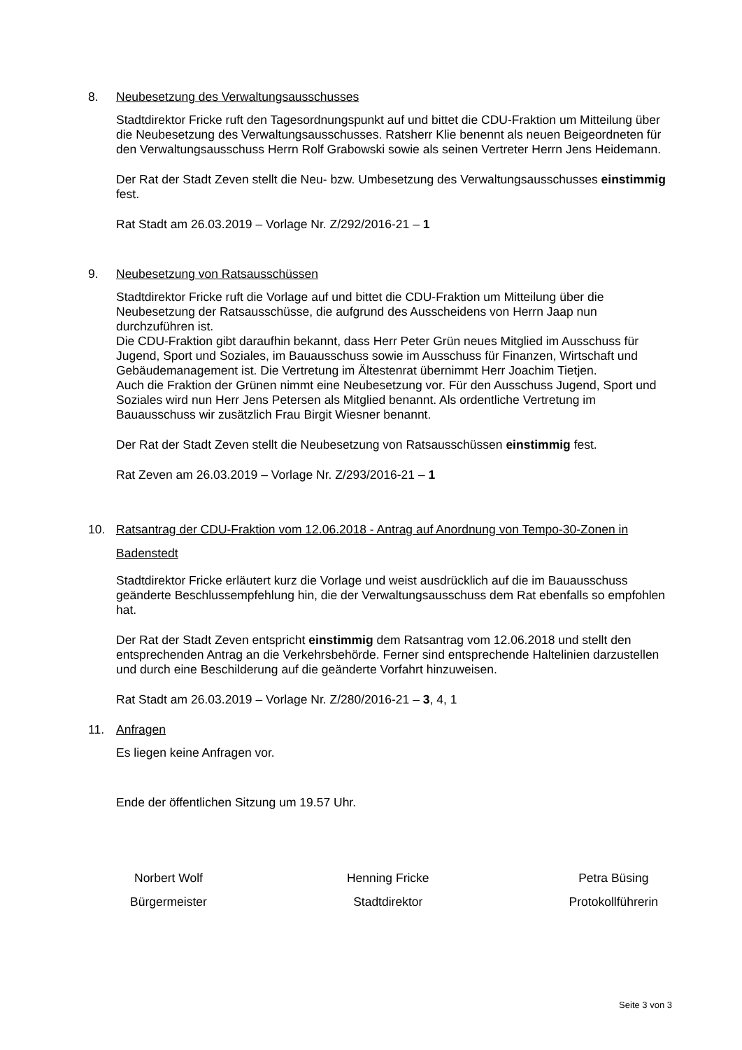8. Neubesetzung des Verwaltungsausschusses
Stadtdirektor Fricke ruft den Tagesordnungspunkt auf und bittet die CDU-Fraktion um Mitteilung über die Neubesetzung des Verwaltungsausschusses. Ratsherr Klie benennt als neuen Beigeordneten für den Verwaltungsausschuss Herrn Rolf Grabowski sowie als seinen Vertreter Herrn Jens Heidemann.
Der Rat der Stadt Zeven stellt die Neu- bzw. Umbesetzung des Verwaltungsausschusses einstimmig fest.
Rat Stadt am 26.03.2019 – Vorlage Nr. Z/292/2016-21 – 1
9. Neubesetzung von Ratsausschüssen
Stadtdirektor Fricke ruft die Vorlage auf und bittet die CDU-Fraktion um Mitteilung über die Neubesetzung der Ratsausschüsse, die aufgrund des Ausscheidens von Herrn Jaap nun durchzuführen ist.
Die CDU-Fraktion gibt daraufhin bekannt, dass Herr Peter Grün neues Mitglied im Ausschuss für Jugend, Sport und Soziales, im Bauausschuss sowie im Ausschuss für Finanzen, Wirtschaft und Gebäudemanagement ist. Die Vertretung im Ältestenrat übernimmt Herr Joachim Tietjen.
Auch die Fraktion der Grünen nimmt eine Neubesetzung vor. Für den Ausschuss Jugend, Sport und Soziales wird nun Herr Jens Petersen als Mitglied benannt. Als ordentliche Vertretung im Bauausschuss wir zusätzlich Frau Birgit Wiesner benannt.
Der Rat der Stadt Zeven stellt die Neubesetzung von Ratsausschüssen einstimmig fest.
Rat Zeven am 26.03.2019 – Vorlage Nr. Z/293/2016-21 – 1
10. Ratsantrag der CDU-Fraktion vom 12.06.2018 - Antrag auf Anordnung von Tempo-30-Zonen in Badenstedt
Stadtdirektor Fricke erläutert kurz die Vorlage und weist ausdrücklich auf die im Bauausschuss geänderte Beschlussempfehlung hin, die der Verwaltungsausschuss dem Rat ebenfalls so empfohlen hat.
Der Rat der Stadt Zeven entspricht einstimmig dem Ratsantrag vom 12.06.2018 und stellt den entsprechenden Antrag an die Verkehrsbehörde. Ferner sind entsprechende Haltelinien darzustellen und durch eine Beschilderung auf die geänderte Vorfahrt hinzuweisen.
Rat Stadt am 26.03.2019 – Vorlage Nr. Z/280/2016-21 – 3, 4, 1
11. Anfragen
Es liegen keine Anfragen vor.
Ende der öffentlichen Sitzung um 19.57 Uhr.
Norbert Wolf
Bürgermeister
Henning Fricke
Stadtdirektor
Petra Büsing
Protokollführerin
Seite 3 von 3